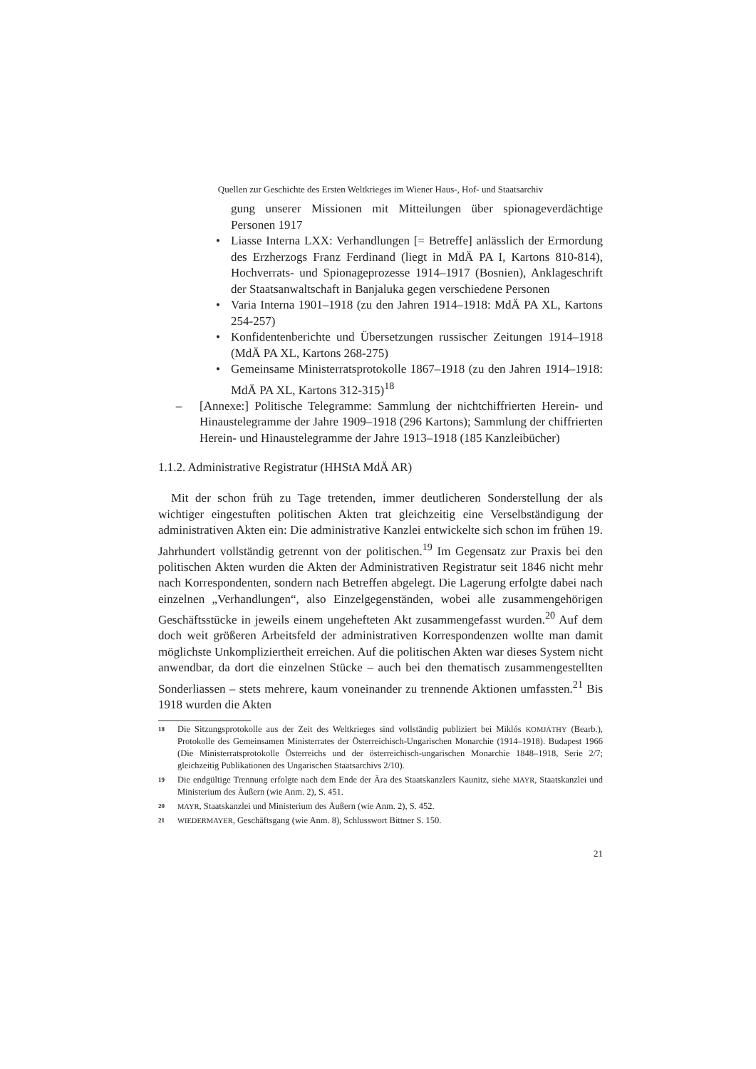Quellen zur Geschichte des Ersten Weltkrieges im Wiener Haus-, Hof- und Staatsarchiv
gung unserer Missionen mit Mitteilungen über spionageverdächtige Personen 1917
• Liasse Interna LXX: Verhandlungen [= Betreffe] anlässlich der Ermordung des Erzherzogs Franz Ferdinand (liegt in MdÄ PA I, Kartons 810-814), Hochverrats- und Spionageprozesse 1914–1917 (Bosnien), Anklageschrift der Staatsanwaltschaft in Banjaluka gegen verschiedene Personen
• Varia Interna 1901–1918 (zu den Jahren 1914–1918: MdÄ PA XL, Kartons 254-257)
• Konfidentenberichte und Übersetzungen russischer Zeitungen 1914–1918 (MdÄ PA XL, Kartons 268-275)
• Gemeinsame Ministerratsprotokolle 1867–1918 (zu den Jahren 1914–1918: MdÄ PA XL, Kartons 312-315)<sup>18</sup>
– [Annexe:] Politische Telegramme: Sammlung der nichtchiffrierten Herein- und Hinaustelegramme der Jahre 1909–1918 (296 Kartons); Sammlung der chiffrierten Herein- und Hinaustelegramme der Jahre 1913–1918 (185 Kanzleibücher)
1.1.2. Administrative Registratur (HHStA MdÄ AR)
Mit der schon früh zu Tage tretenden, immer deutlicheren Sonderstellung der als wichtiger eingestuften politischen Akten trat gleichzeitig eine Verselbständigung der administrativen Akten ein: Die administrative Kanzlei entwickelte sich schon im frühen 19. Jahrhundert vollständig getrennt von der politischen.<sup>19</sup> Im Gegensatz zur Praxis bei den politischen Akten wurden die Akten der Administrativen Registratur seit 1846 nicht mehr nach Korrespondenten, sondern nach Betreffen abgelegt. Die Lagerung erfolgte dabei nach einzelnen „Verhandlungen“, also Einzelgegenständen, wobei alle zusammengehörigen Geschäftsstücke in jeweils einem ungehefteten Akt zusammengefasst wurden.<sup>20</sup> Auf dem doch weit größeren Arbeitsfeld der administrativen Korrespondenzen wollte man damit möglichste Unkompliziertheit erreichen. Auf die politischen Akten war dieses System nicht anwendbar, da dort die einzelnen Stücke – auch bei den thematisch zusammengestellten Sonderliassen – stets mehrere, kaum voneinander zu trennende Aktionen umfassten.<sup>21</sup> Bis 1918 wurden die Akten
18 Die Sitzungsprotokolle aus der Zeit des Weltkrieges sind vollständig publiziert bei Miklós KOMJÁTHY (Bearb.), Protokolle des Gemeinsamen Ministerrates der Österreichisch-Ungarischen Monarchie (1914–1918). Budapest 1966 (Die Ministerratsprotokolle Österreichs und der österreichisch-ungarischen Monarchie 1848–1918, Serie 2/7; gleichzeitig Publikationen des Ungarischen Staatsarchivs 2/10).
19 Die endgültige Trennung erfolgte nach dem Ende der Ära des Staatskanzlers Kaunitz, siehe MAYR, Staatskanzlei und Ministerium des Äußern (wie Anm. 2), S. 451.
20 MAYR, Staatskanzlei und Ministerium des Äußern (wie Anm. 2), S. 452.
21 WIEDERMAYER, Geschäftsgang (wie Anm. 8), Schlusswort Bittner S. 150.
21